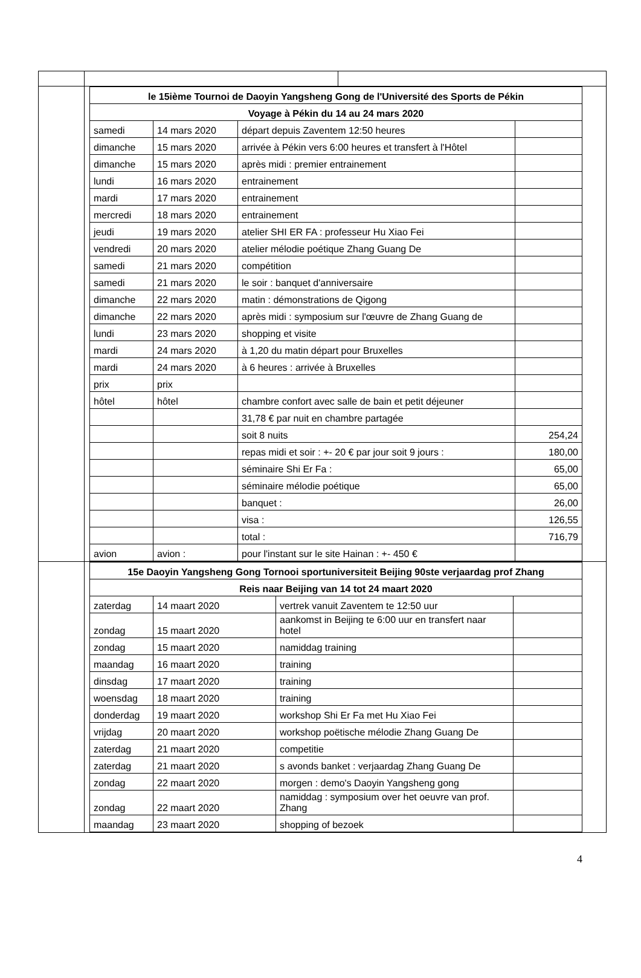| | / le 15ième Tournoi de Daoyin Yangsheng Gong de l'Université des Sports de Pékin / / / / / Voyage à Pékin du 14 au 24 mars 2020 / / / / / samedi / 14 mars 2020 / départ depuis Zaventem 12:50 heures / / / dimanche / 15 mars 2020 / arrivée à Pékin vers 6:00 heures et transfert à l'Hôtel / / / dimanche / 15 mars 2020 / après midi : premier entrainement / / / lundi / 16 mars 2020 / entrainement / / / mardi / 17 mars 2020 / entrainement / / / mercredi / 18 mars 2020 / entrainement / / / jeudi / 19 mars 2020 / atelier SHI ER FA : professeur Hu Xiao Fei / / / vendredi / 20 mars 2020 / atelier mélodie poétique Zhang Guang De / / / samedi / 21 mars 2020 / compétition / / / samedi / 21 mars 2020 / le soir : banquet d'anniversaire / / / dimanche / 22 mars 2020 / matin : démonstrations de Qigong / / / dimanche / 22 mars 2020 / après midi : symposium sur l'œuvre de Zhang Guang de / / / lundi / 23 mars 2020 / shopping et visite / / / mardi / 24 mars 2020 / à 1,20 du matin départ pour Bruxelles / / / mardi / 24 mars 2020 / à 6 heures : arrivée à Bruxelles / / / prix / prix / / / / hôtel / hôtel / chambre confort avec salle de bain et petit déjeuner / / / / / 31,78 € par nuit en chambre partagée / / / / / soit 8 nuits / 254,24 / / / / repas midi et soir : +- 20 € par jour soit 9 jours : / 180,00 / / / / séminaire Shi Er Fa : / 65,00 / / / / séminaire mélodie poétique / 65,00 / / / / banquet : / 26,00 / / / / visa : / 126,55 / / / / total : / 716,79 / / avion / avion : / pour l'instant sur le site Hainan : +- 450 € / / | |
| | / 15e Daoyin Yangsheng Gong Tornooi sportuniversiteit Beijing 90ste verjaardag prof Zhang / / / / / Reis naar Beijing van 14 tot 24 maart 2020 / / / / / zaterdag / 14 maart 2020 / vertrek vanuit Zaventem te 12:50 uur / / / zondag / 15 maart 2020 / aankomst in Beijing te 6:00 uur en transfert naar hotel / / / zondag / 15 maart 2020 / namiddag training / / / maandag / 16 maart 2020 / training / / / dinsdag / 17 maart 2020 / training / / / woensdag / 18 maart 2020 / training / / / donderdag / 19 maart 2020 / workshop Shi Er Fa met Hu Xiao Fei / / / vrijdag / 20 maart 2020 / workshop poëtische mélodie Zhang Guang De / / / zaterdag / 21 maart 2020 / competitie / / / zaterdag / 21 maart 2020 / s avonds banket : verjaardag Zhang Guang De / / / zondag / 22 maart 2020 / morgen : demo's Daoyin Yangsheng gong / / / zondag / 22 maart 2020 / namiddag : symposium over het oeuvre van prof. Zhang / / / maandag / 23 maart 2020 / shopping of bezoek / / | |
4